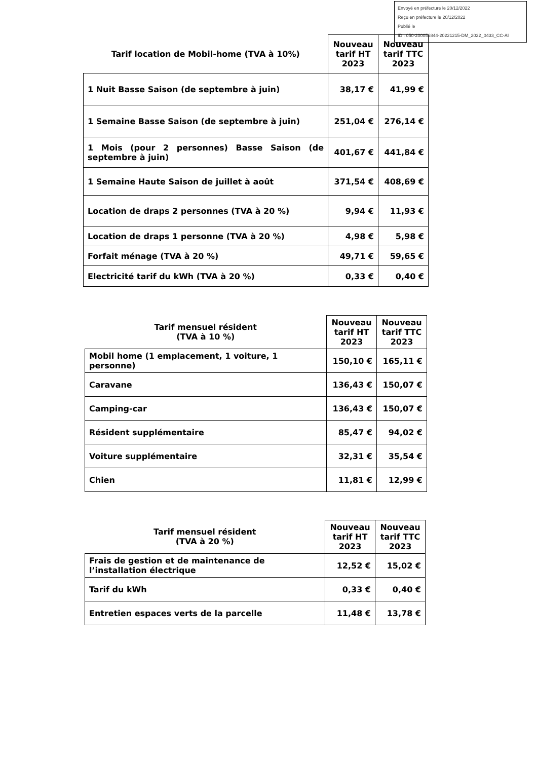Envoyé en préfecture le 20/12/2022
Reçu en préfecture le 20/12/2022
Publié le
ID : 050-200056844-20221215-DM_2022_0433_CC-AI
| Tarif location de Mobil-home (TVA à 10%) | Nouveau tarif HT 2023 | Nouveau tarif TTC 2023 |
| --- | --- | --- |
| 1 Nuit Basse Saison (de septembre à juin) | 38,17 € | 41,99 € |
| 1 Semaine Basse Saison (de septembre à juin) | 251,04 € | 276,14 € |
| 1 Mois (pour 2 personnes) Basse Saison (de septembre à juin) | 401,67 € | 441,84 € |
| 1 Semaine Haute Saison de juillet à août | 371,54 € | 408,69 € |
| Location de draps 2 personnes (TVA à 20 %) | 9,94 € | 11,93 € |
| Location de draps 1 personne (TVA à 20 %) | 4,98 € | 5,98 € |
| Forfait ménage (TVA à 20 %) | 49,71 € | 59,65 € |
| Electricité tarif du kWh (TVA à 20 %) | 0,33 € | 0,40 € |
| Tarif mensuel résident (TVA à 10 %) | Nouveau tarif HT 2023 | Nouveau tarif TTC 2023 |
| --- | --- | --- |
| Mobil home (1 emplacement, 1 voiture, 1 personne) | 150,10 € | 165,11 € |
| Caravane | 136,43 € | 150,07 € |
| Camping-car | 136,43 € | 150,07 € |
| Résident supplémentaire | 85,47 € | 94,02 € |
| Voiture supplémentaire | 32,31 € | 35,54 € |
| Chien | 11,81 € | 12,99 € |
| Tarif mensuel résident (TVA à 20 %) | Nouveau tarif HT 2023 | Nouveau tarif TTC 2023 |
| --- | --- | --- |
| Frais de gestion et de maintenance de l’installation électrique | 12,52 € | 15,02 € |
| Tarif du kWh | 0,33 € | 0,40 € |
| Entretien espaces verts de la parcelle | 11,48 € | 13,78 € |